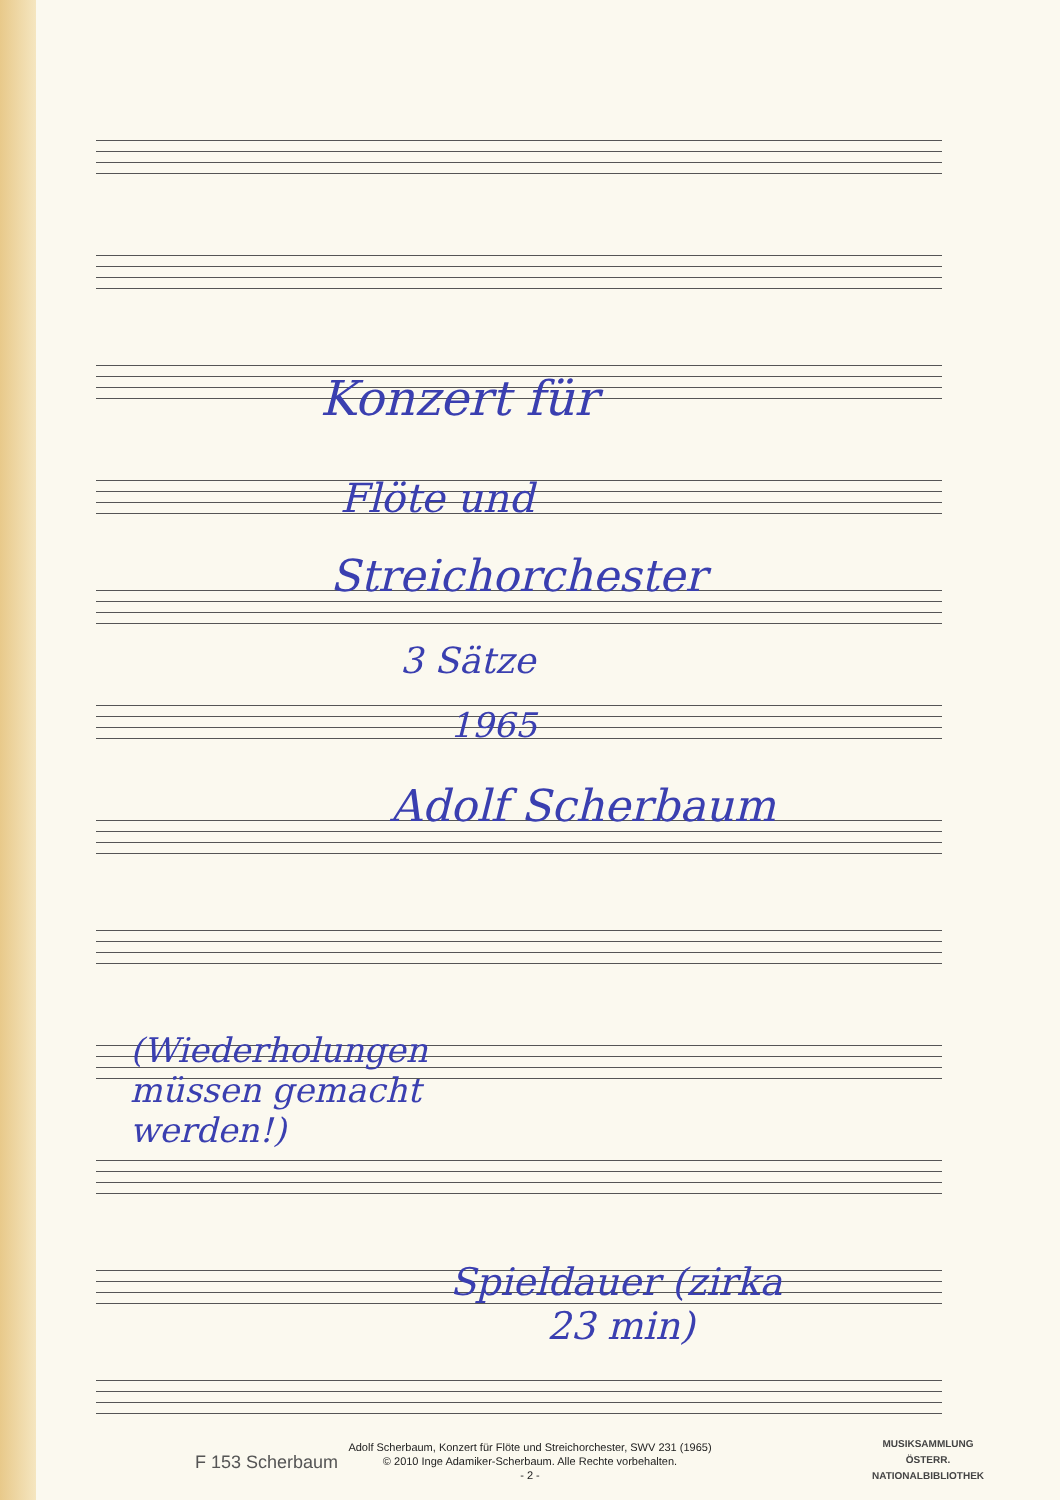Konzert für
Flöte und
Streichorchester
3 Sätze
1965
Adolf Scherbaum
(Wiederholungen
müssen gemacht
werden!)
Spieldauer (zirka
23 min)
F 153 Scherbaum
Adolf Scherbaum, Konzert für Flöte und Streichorchester, SWV 231 (1965)
© 2010 Inge Adamiker-Scherbaum. Alle Rechte vorbehalten.
- 2 -
MUSIKSAMMLUNG
ÖSTERR.
NATIONALBIBLIOTHEK